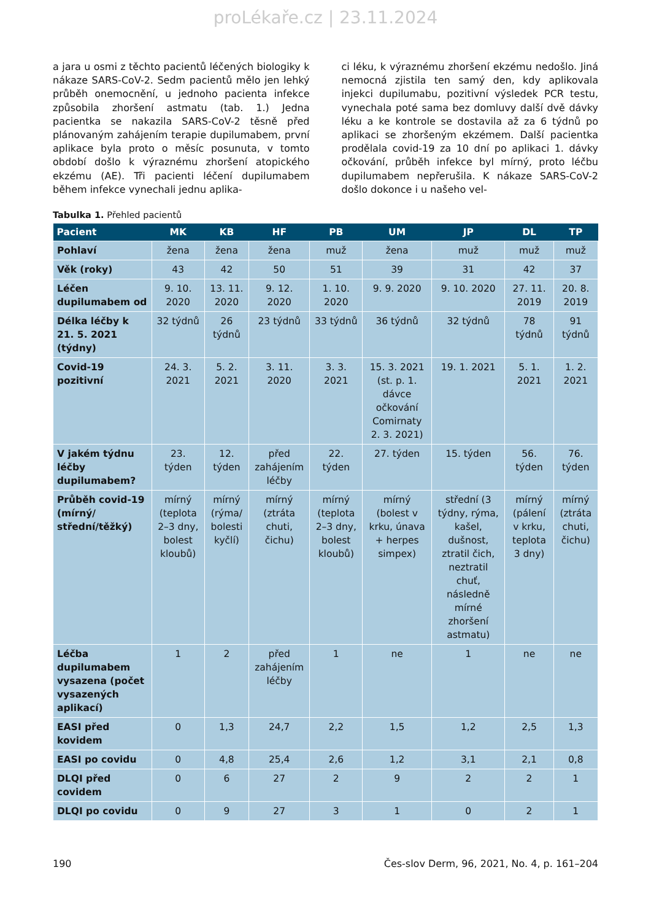proLékaře.cz | 23.11.2024
a jara u osmi z těchto pacientů léčených biologiky k nákaze SARS-CoV-2. Sedm pacientů mělo jen lehký průběh onemocnění, u jednoho pacienta infekce způsobila zhoršení astmatu (tab. 1.) Jedna pacientka se nakazila SARS-CoV-2 těsně před plánovaným zahájením terapie dupilumabem, první aplikace byla proto o měsíc posunuta, v tomto období došlo k výraznému zhoršení atopického ekzému (AE). Tři pacienti léčení dupilumabem během infekce vynechali jednu aplika-
ci léku, k výraznému zhoršení ekzému nedošlo. Jiná nemocná zjistila ten samý den, kdy aplikovala injekci dupilumabu, pozitivní výsledek PCR testu, vynechala poté sama bez domluvy další dvě dávky léku a ke kontrole se dostavila až za 6 týdnů po aplikaci se zhoršeným ekzémem. Další pacientka prodělala covid-19 za 10 dní po aplikaci 1. dávky očkování, průběh infekce byl mírný, proto léčbu dupilumabem nepřerušila. K nákaze SARS-CoV-2 došlo dokonce i u našeho vel-
Tabulka 1. Přehled pacientů
| Pacient | MK | KB | HF | PB | UM | JP | DL | TP |
| --- | --- | --- | --- | --- | --- | --- | --- | --- |
| Pohlaví | žena | žena | žena | muž | žena | muž | muž | muž |
| Věk (roky) | 43 | 42 | 50 | 51 | 39 | 31 | 42 | 37 |
| Léčen dupilumabem od | 9. 10. 2020 | 13. 11. 2020 | 9. 12. 2020 | 1. 10. 2020 | 9. 9. 2020 | 9. 10. 2020 | 27. 11. 2019 | 20. 8. 2019 |
| Délka léčby k 21. 5. 2021 (týdny) | 32 týdnů | 26 týdnů | 23 týdnů | 33 týdnů | 36 týdnů | 32 týdnů | 78 týdnů | 91 týdnů |
| Covid-19 pozitivní | 24. 3. 2021 | 5. 2. 2021 | 3. 11. 2020 | 3. 3. 2021 | 15. 3. 2021 (st. p. 1. dávce očkování Comirnaty 2. 3. 2021) | 19. 1. 2021 | 5. 1. 2021 | 1. 2. 2021 |
| V jakém týdnu léčby dupilumabem? | 23. týden | 12. týden | před zahájením léčby | 22. týden | 27. týden | 15. týden | 56. týden | 76. týden |
| Průběh covid-19 (mírný/ střední/těžký) | mírný (teplota 2–3 dny, bolest kloubů) | mírný (rýma/ bolesti kyčlí) | mírný (ztráta chuti, čichu) | mírný (teplota 2–3 dny, bolest kloubů) | mírný (bolest v krku, únava + herpes simpex) | střední (3 týdny, rýma, kašel, dušnost, ztratil čich, neztratil chuť, následně mírné zhoršení astmatu) | mírný (pálení v krku, teplota 3 dny) | mírný (ztráta chuti, čichu) |
| Léčba dupilumabem vysazena (počet vysazených aplikací) | 1 | 2 | před zahájením léčby | 1 | ne | 1 | ne | ne |
| EASI před kovidem | 0 | 1,3 | 24,7 | 2,2 | 1,5 | 1,2 | 2,5 | 1,3 |
| EASI po covidu | 0 | 4,8 | 25,4 | 2,6 | 1,2 | 3,1 | 2,1 | 0,8 |
| DLQI před covidem | 0 | 6 | 27 | 2 | 9 | 2 | 2 | 1 |
| DLQI po covidu | 0 | 9 | 27 | 3 | 1 | 0 | 2 | 1 |
190 Čes-slov Derm, 96, 2021, No. 4, p. 161–204